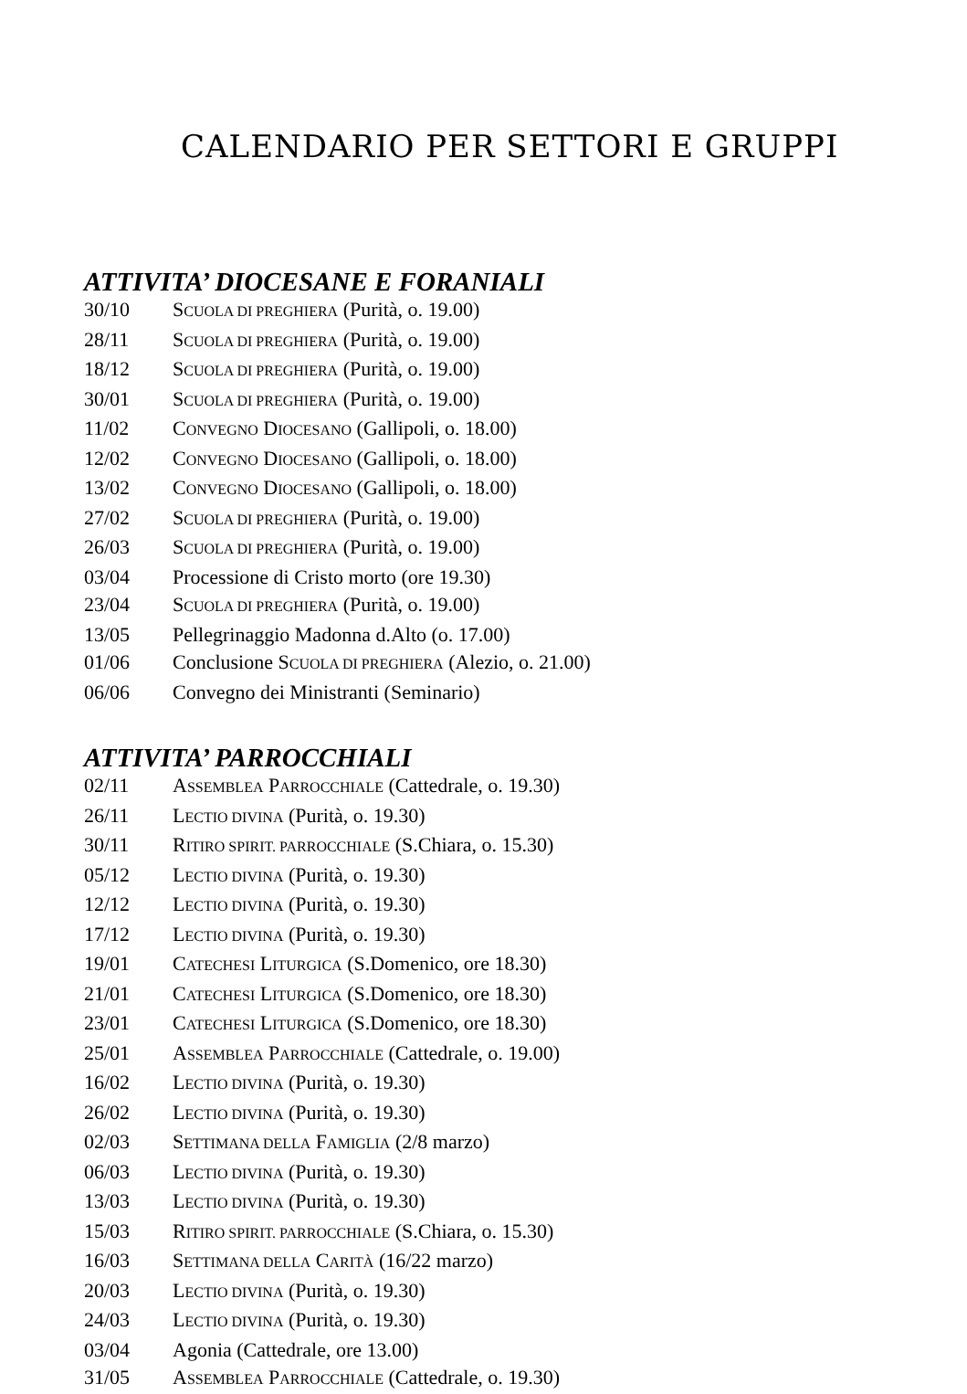CALENDARIO PER SETTORI E GRUPPI
ATTIVITA’ DIOCESANE E FORANIALI
30/10 SCUOLA DI PREGHIERA (Purità, o. 19.00)
28/11 SCUOLA DI PREGHIERA (Purità, o. 19.00)
18/12 SCUOLA DI PREGHIERA (Purità, o. 19.00)
30/01 SCUOLA DI PREGHIERA (Purità, o. 19.00)
11/02 CONVEGNO DIOCESANO (Gallipoli, o. 18.00)
12/02 CONVEGNO DIOCESANO (Gallipoli, o. 18.00)
13/02 CONVEGNO DIOCESANO (Gallipoli, o. 18.00)
27/02 SCUOLA DI PREGHIERA (Purità, o. 19.00)
26/03 SCUOLA DI PREGHIERA (Purità, o. 19.00)
03/04 Processione di Cristo morto (ore 19.30)
23/04 SCUOLA DI PREGHIERA (Purità, o. 19.00)
13/05 Pellegrinaggio Madonna d.Alto (o. 17.00)
01/06 Conclusione SCUOLA DI PREGHIERA (Alezio, o. 21.00)
06/06 Convegno dei Ministranti (Seminario)
ATTIVITA’ PARROCCHIALI
02/11 ASSEMBLEA PARROCCHIALE (Cattedrale, o. 19.30)
26/11 LECTIO DIVINA (Purità, o. 19.30)
30/11 RITIRO SPIRIT. PARROCCHIALE (S.Chiara, o. 15.30)
05/12 LECTIO DIVINA (Purità, o. 19.30)
12/12 LECTIO DIVINA (Purità, o. 19.30)
17/12 LECTIO DIVINA (Purità, o. 19.30)
19/01 CATECHESI LITURGICA (S.Domenico, ore 18.30)
21/01 CATECHESI LITURGICA (S.Domenico, ore 18.30)
23/01 CATECHESI LITURGICA (S.Domenico, ore 18.30)
25/01 ASSEMBLEA PARROCCHIALE (Cattedrale, o. 19.00)
16/02 LECTIO DIVINA (Purità, o. 19.30)
26/02 LECTIO DIVINA (Purità, o. 19.30)
02/03 SETTIMANA DELLA FAMIGLIA (2/8 marzo)
06/03 LECTIO DIVINA (Purità, o. 19.30)
13/03 LECTIO DIVINA (Purità, o. 19.30)
15/03 RITIRO SPIRIT. PARROCCHIALE (S.Chiara, o. 15.30)
16/03 SETTIMANA DELLA CARITÀ (16/22 marzo)
20/03 LECTIO DIVINA (Purità, o. 19.30)
24/03 LECTIO DIVINA (Purità, o. 19.30)
03/04 Agonia (Cattedrale, ore 13.00)
31/05 ASSEMBLEA PARROCCHIALE (Cattedrale, o. 19.30)